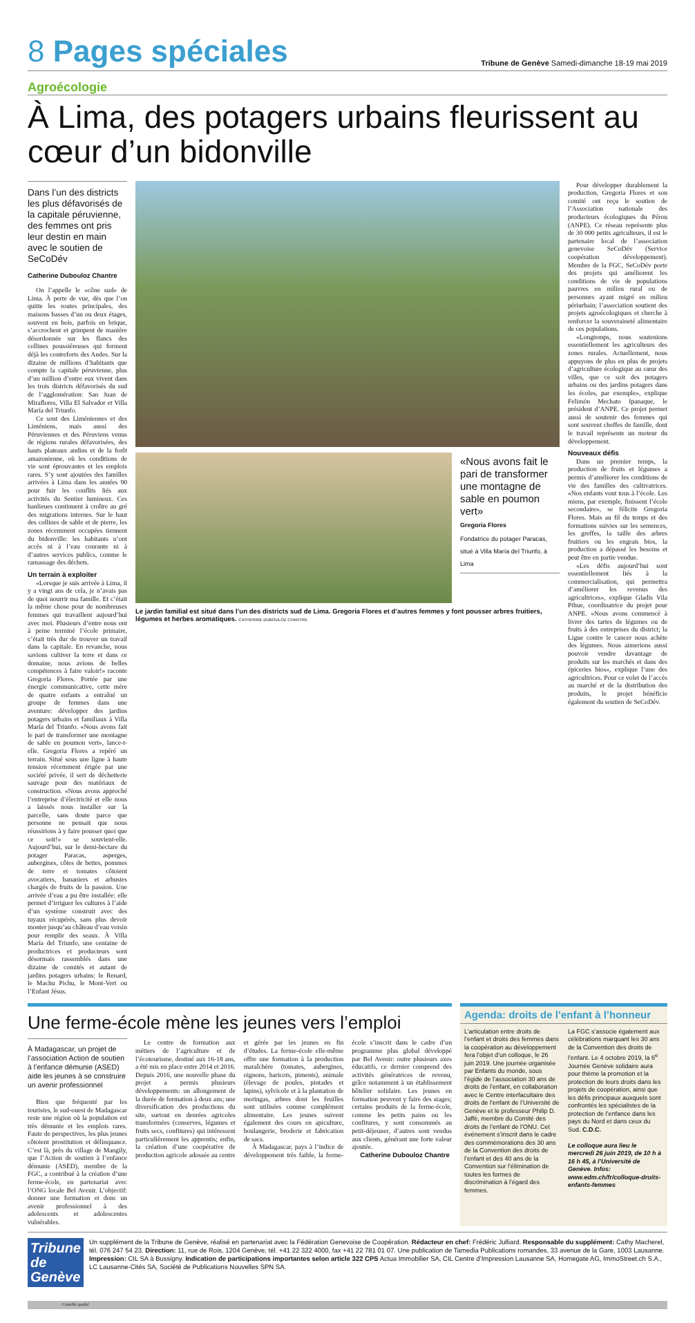8 Pages spéciales
Tribune de Genève Samedi-dimanche 18-19 mai 2019
Agroécologie
À Lima, des potagers urbains fleurissent au cœur d’un bidonville
Dans l’un des districts les plus défavorisés de la capitale péruvienne, des femmes ont pris leur destin en main avec le soutien de SeCoDév
Catherine Dubouloz Chantre
On l’appelle le «cône sud» de Lima. À perte de vue, dès que l’on quitte les routes principales, des maisons basses d’un ou deux étages, souvent en bois, parfois en brique, s’accrochent et grimpent de manière désordonnée sur les flancs des collines poussiéreuses qui forment déjà les contreforts des Andes. Sur la dizaine de millions d’habitants que compte la capitale péruvienne, plus d’un million d’entre eux vivent dans les trois districts défavorisés du sud de l’agglomération: San Juan de Miraflores, Villa El Salvador et Villa María del Triunfo.
Ce sont des Liméniennes et des Liméniens, mais aussi des Péruviennes et des Péruviens venus de régions rurales défavorisées, des hauts plateaux andins et de la forêt amazonienne, où les conditions de vie sont éprouvantes et les emplois rares. S’y sont ajoutées des familles arrivées à Lima dans les années 90 pour fuir les conflits liés aux activités du Sentier lumineux. Ces banlieues continuent à croître au gré des migrations internes. Sur le haut des collines de sable et de pierre, les zones récemment occupées tiennent du bidonville: les habitants n’ont accès ni à l’eau courante ni à d’autres services publics, comme le ramassage des déchets.
Un terrain à exploiter
«Lorsque je suis arrivée à Lima, il y a vingt ans de cela, je n’avais pas de quoi nourrir ma famille. Et c’était la même chose pour de nombreuses femmes qui travaillent aujourd’hui avec moi. Plusieurs d’entre nous ont à peine terminé l’école primaire, c’était très dur de trouver un travail dans la capitale. En revanche, nous savions cultiver la terre et dans ce domaine, nous avions de belles compétences à faire valoir!» raconte Gregoria Flores. Portée par une énergie communicative, cette mère de quatre enfants a entraîné un groupe de femmes dans une aventure: développer des jardins potagers urbains et familiaux à Villa María del Triunfo. «Nous avons fait le pari de transformer une montagne de sable en poumon vert», lance-t-elle. Gregoria Flores a repéré un terrain. Situé sous une ligne à haute tension récemment érigée par une société privée, il sert de déchetterie sauvage pour des matériaux de construction. «Nous avons approché l’entreprise d’électricité et elle nous a laissés nous installer sur la parcelle, sans doute parce que personne ne pensait que nous réussirions à y faire pousser quoi que ce soit!» se souvient-elle. Aujourd’hui, sur le demi-hectare du potager Paracas, asperges, aubergines, côtes de bettes, pommes de terre et tomates côtoient avocatiers, bananiers et arbustes chargés de fruits de la passion. Une arrivée d’eau a pu être installée: elle permet d’irriguer les cultures à l’aide d’un système construit avec des tuyaux récupérés, sans plus devoir monter jusqu’au château d’eau voisin pour remplir des seaux. À Villa María del Triunfo, une centaine de productrices et producteurs sont désormais rassemblés dans une dizaine de comités et autant de jardins potagers urbains: le Renard, le Machu Pichu, le Mont-Vert ou l’Enfant Jésus.
«Nous avons fait le pari de transformer une montagne de sable en poumon vert»
Gregoria Flores
Fondatrice du potager Paracas, situé à Villa María del Triunfo, à Lima
Le jardin familial est situé dans l’un des districts sud de Lima. Gregoria Flores et d’autres femmes y font pousser arbres fruitiers, légumes et herbes aromatiques. CATHERINE DUBOULOZ CHANTRE
Pour développer durablement la production, Gregoria Flores et son comité ont reçu le soutien de l’Association nationale des producteurs écologiques du Pérou (ANPE). Ce réseau représente plus de 30 000 petits agriculteurs, il est le partenaire local de l’association genevoise SeCoDév (Service coopération développement). Membre de la FGC, SeCoDév porte des projets qui améliorent les conditions de vie de populations pauvres en milieu rural ou de personnes ayant migré en milieu périurbain; l’association soutient des projets agroécologiques et cherche à renforcer la souveraineté alimentaire de ces populations.
«Longtemps, nous soutenions essentiellement les agriculteurs des zones rurales. Actuellement, nous appuyons de plus en plus de projets d’agriculture écologique au cœur des villes, que ce soit des potagers urbains ou des jardins potagers dans les écoles, par exemple», explique Felimón Mechato Ipanaque, le président d’ANPE. Ce projet permet aussi de soutenir des femmes qui sont souvent cheffes de famille, dont le travail représente un moteur du développement.
Nouveaux défis
Dans un premier temps, la production de fruits et légumes a permis d’améliorer les conditions de vie des familles des cultivatrices. «Nos enfants vont tous à l’école. Les miens, par exemple, finissent l’école secondaire», se félicite Gregoria Flores. Mais au fil du temps et des formations suivies sur les semences, les greffes, la taille des arbres fruitiers ou les engrais bios, la production a dépassé les besoins et peut être en partie vendue.
«Les défis aujourd’hui sont essentiellement liés à la commercialisation, qui permettra d’améliorer les revenus des agricultrices», explique Gladis Vila Pihue, coordinatrice du projet pour ANPE. «Nous avons commencé à livrer des tartes de légumes ou de fruits à des entreprises du district; la Ligue contre le cancer nous achète des légumes. Nous aimerions aussi pouvoir vendre davantage de produits sur les marchés et dans des épiceries bios», explique l’une des agricultrices. Pour ce volet de l’accès au marché et de la distribution des produits, le projet bénéficie également du soutien de SeCoDév.
Une ferme-école mène les jeunes vers l’emploi
À Madagascar, un projet de l’association Action de soutien à l’enfance démunie (ASED) aide les jeunes à se construire un avenir professionnel
Bien que fréquenté par les touristes, le sud-ouest de Madagascar reste une région où la population est très démunie et les emplois rares. Faute de perspectives, les plus jeunes côtoient prostitution et délinquance. C’est là, près du village de Mangily, que l’Action de soutien à l’enfance démunie (ASED), membre de la FGC, a contribué à la création d’une ferme-école, en partenariat avec l’ONG locale Bel Avenir. L’objectif: donner une formation et donc un avenir professionnel à des adolescents et adolescentes vulnérables.
Le centre de formation aux métiers de l’agriculture et de l’écotourisme, destiné aux 16-18 ans, a été mis en place entre 2014 et 2016. Depuis 2016, une nouvelle phase du projet a permis plusieurs développements: un allongement de la durée de formation à deux ans; une diversification des productions du site, surtout en denrées agricoles transformées (conserves, légumes et fruits secs, confitures) qui intéressent particulièrement les apprentis; enfin, la création d’une coopérative de production agricole adossée au centre et gérée par les jeunes en fin d’études. La ferme-école elle-même offre une formation à la production maraîchère (tomates, aubergines, oignons, haricots, piments), animale (élevage de poules, pintades et lapins), sylvicole et à la plantation de moringas, arbres dont les feuilles sont utilisées comme complément alimentaire. Les jeunes suivent également des cours en apiculture, boulangerie, broderie et fabrication de sacs.
À Madagascar, pays à l’indice de développement très faible, la ferme-école s’inscrit dans le cadre d’un programme plus global développé par Bel Avenir: outre plusieurs axes éducatifs, ce dernier comprend des activités génératrices de revenu, grâce notamment à un établissement hôtelier solidaire. Les jeunes en formation peuvent y faire des stages; certains produits de la ferme-école, comme les petits pains ou les confitures, y sont consommés au petit-déjeuner, d’autres sont vendus aux clients, générant une forte valeur ajoutée.
Catherine Dubouloz Chantre
Agenda: droits de l’enfant à l’honneur
L’articulation entre droits de l’enfant et droits des femmes dans la coopération au développement fera l’objet d’un colloque, le 26 juin 2019. Une journée organisée par Enfants du monde, sous l’égide de l’association 30 ans de droits de l’enfant, en collaboration avec le Centre interfacultaire des droits de l’enfant de l’Université de Genève et le professeur Philip D. Jaffé, membre du Comité des droits de l’enfant de l’ONU. Cet événement s’inscrit dans le cadre des commémorations des 30 ans de la Convention des droits de l’enfant et des 40 ans de la Convention sur l’élimination de toutes les formes de discrimination à l’égard des femmes.
La FGC s’associe également aux célébrations marquant les 30 ans de la Convention des droits de l’enfant. Le 4 octobre 2019, la 6<sup>e</sup> Journée Genève solidaire aura pour thème la promotion et la protection de leurs droits dans les projets de coopération, ainsi que les défis principaux auxquels sont confrontés les spécialistes de la protection de l’enfance dans les pays du Nord et dans ceux du Sud. C.D.C.
Le colloque aura lieu le mercredi 26 juin 2019, de 10 h à 16 h 45, à l’Université de Genève. Infos: www.edm.ch/fr/colloque-droits-enfants-femmes
Tribune
de Genève
Un supplément de la Tribune de Genève, réalisé en partenariat avec la Fédération Genevoise de Coopération. Rédacteur en chef: Frédéric Julliard. Responsable du supplément: Cathy Macherel, tél. 076 247 54 23. Direction: 11, rue de Rois, 1204 Genève, tél. +41 22 322 4000, fax +41 22 781 01 07. Une publication de Tamedia Publications romandes, 33 avenue de la Gare, 1003 Lausanne. Impression: CIL SA à Bussigny. Indication de participations importantes selon article 322 CPS Actua Immobilier SA, CIL Centre d’Impression Lausanne SA, Homegate AG, ImmoStreet.ch S.A., LC Lausanne-Cités SA, Société de Publications Nouvelles SPN SA.
Contrôle qualité